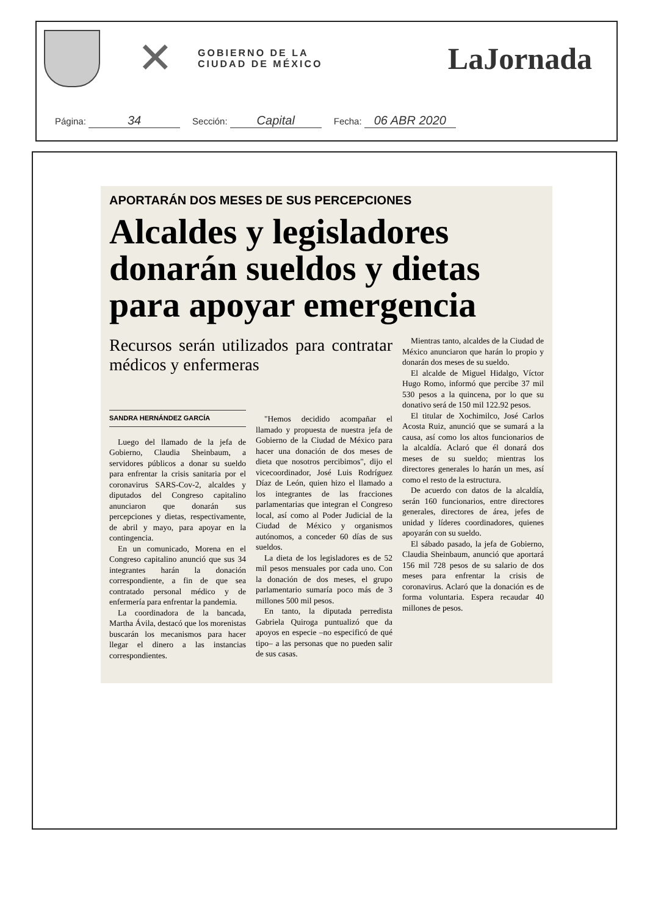✕
GOBIERNO DE LA
CIUDAD DE MÉXICO
LaJornada
Página: 34
Sección: Capital
Fecha: 06 ABR 2020
APORTARÁN DOS MESES DE SUS PERCEPCIONES
Alcaldes y legisladores donarán sueldos y dietas para apoyar emergencia
Recursos serán utilizados para contratar médicos y enfermeras
SANDRA HERNÁNDEZ GARCÍA
Luego del llamado de la jefa de Gobierno, Claudia Sheinbaum, a servidores públicos a donar su sueldo para enfrentar la crisis sanitaria por el coronavirus SARS-Cov-2, alcaldes y diputados del Congreso capitalino anunciaron que donarán sus percepciones y dietas, respectivamente, de abril y mayo, para apoyar en la contingencia.
En un comunicado, Morena en el Congreso capitalino anunció que sus 34 integrantes harán la donación correspondiente, a fin de que sea contratado personal médico y de enfermería para enfrentar la pandemia.
La coordinadora de la bancada, Martha Ávila, destacó que los morenistas buscarán los mecanismos para hacer llegar el dinero a las instancias correspondientes.
"Hemos decidido acompañar el llamado y propuesta de nuestra jefa de Gobierno de la Ciudad de México para hacer una donación de dos meses de dieta que nosotros percibimos", dijo el vicecoordinador, José Luis Rodríguez Díaz de León, quien hizo el llamado a los integrantes de las fracciones parlamentarias que integran el Congreso local, así como al Poder Judicial de la Ciudad de México y organismos autónomos, a conceder 60 días de sus sueldos.
La dieta de los legisladores es de 52 mil pesos mensuales por cada uno. Con la donación de dos meses, el grupo parlamentario sumaría poco más de 3 millones 500 mil pesos.
En tanto, la diputada perredista Gabriela Quiroga puntualizó que da apoyos en especie –no especificó de qué tipo– a las personas que no pueden salir de sus casas.
Mientras tanto, alcaldes de la Ciudad de México anunciaron que harán lo propio y donarán dos meses de su sueldo.
El alcalde de Miguel Hidalgo, Víctor Hugo Romo, informó que percibe 37 mil 530 pesos a la quincena, por lo que su donativo será de 150 mil 122.92 pesos.
El titular de Xochimilco, José Carlos Acosta Ruiz, anunció que se sumará a la causa, así como los altos funcionarios de la alcaldía. Aclaró que él donará dos meses de su sueldo; mientras los directores generales lo harán un mes, así como el resto de la estructura.
De acuerdo con datos de la alcaldía, serán 160 funcionarios, entre directores generales, directores de área, jefes de unidad y líderes coordinadores, quienes apoyarán con su sueldo.
El sábado pasado, la jefa de Gobierno, Claudia Sheinbaum, anunció que aportará 156 mil 728 pesos de su salario de dos meses para enfrentar la crisis de coronavirus. Aclaró que la donación es de forma voluntaria. Espera recaudar 40 millones de pesos.